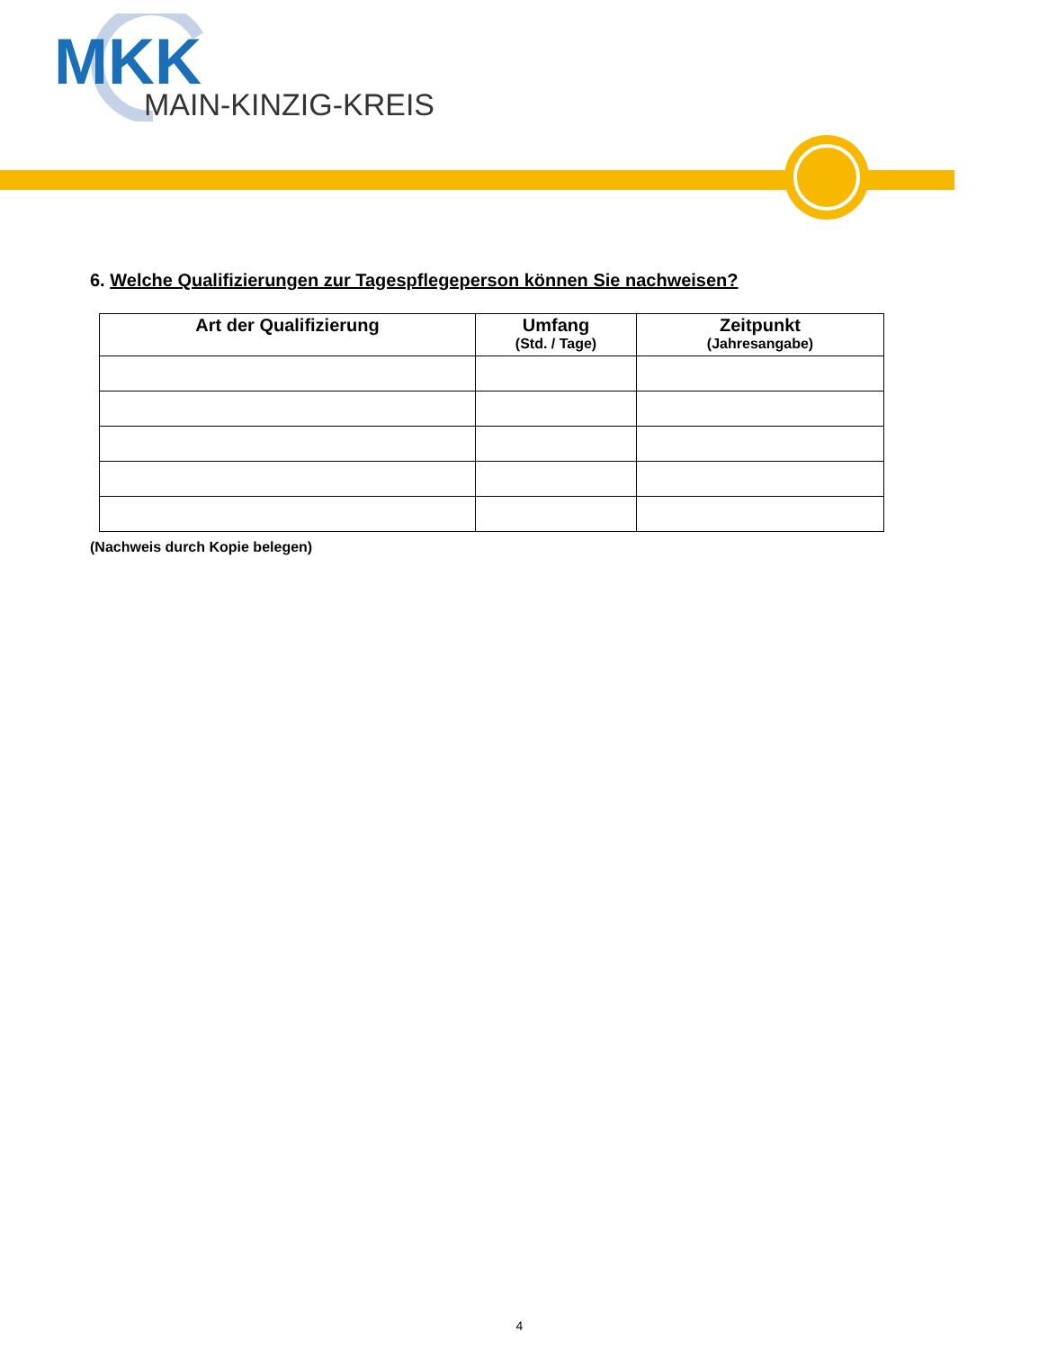MKK
MAIN-KINZIG-KREIS
6. Welche Qualifizierungen zur Tagespflegeperson können Sie nachweisen?
| Art der Qualifizierung | Umfang (Std. / Tage) | Zeitpunkt (Jahresangabe) |
| --- | --- | --- |
(Nachweis durch Kopie belegen)
4